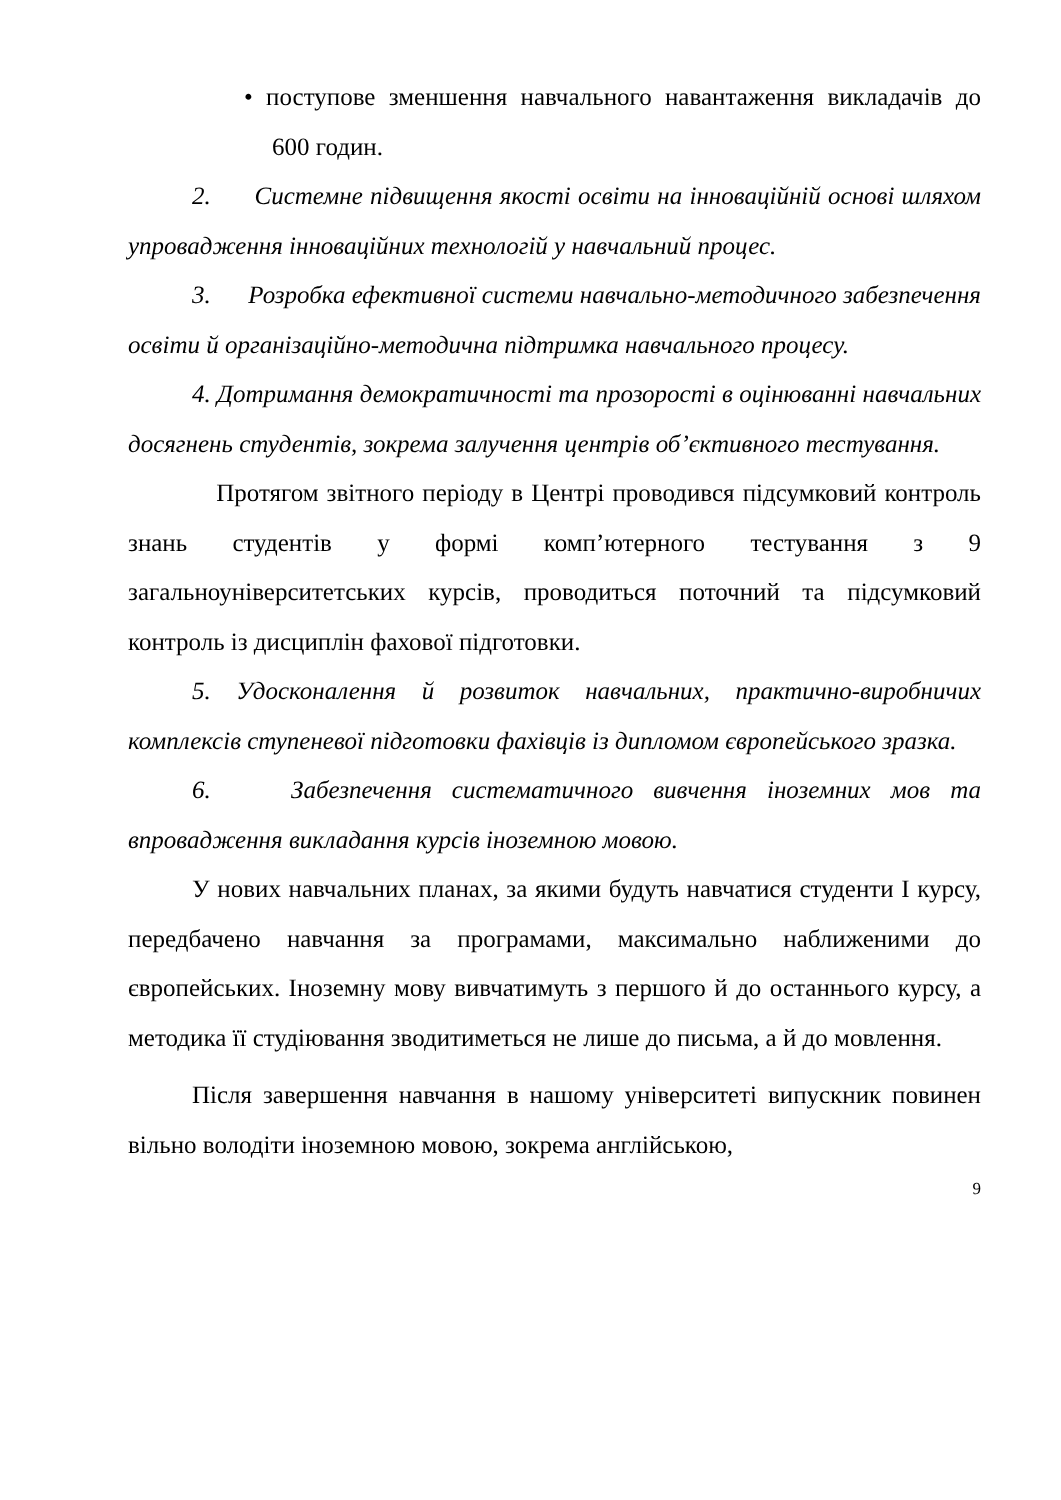• поступове зменшення навчального навантаження викладачів до 600 годин.
2. Системне підвищення якості освіти на інноваційній основі шляхом упровадження інноваційних технологій у навчальний процес.
3. Розробка ефективної системи навчально-методичного забезпечення освіти й організаційно-методична підтримка навчального процесу.
4. Дотримання демократичності та прозорості в оцінюванні навчальних досягнень студентів, зокрема залучення центрів об’єктивного тестування.
Протягом звітного періоду в Центрі проводився підсумковий контроль знань студентів у формі комп’ютерного тестування з 9 загальноуніверситетських курсів, проводиться поточний та підсумковий контроль із дисциплін фахової підготовки.
5. Удосконалення й розвиток навчальних, практично-виробничих комплексів ступеневої підготовки фахівців із дипломом європейського зразка.
6. Забезпечення систематичного вивчення іноземних мов та впровадження викладання курсів іноземною мовою.
У нових навчальних планах, за якими будуть навчатися студенти І курсу, передбачено навчання за програмами, максимально наближеними до європейських. Іноземну мову вивчатимуть з першого й до останнього курсу, а методика її студіювання зводитиметься не лише до письма, а й до мовлення.
Після завершення навчання в нашому університеті випускник повинен вільно володіти іноземною мовою, зокрема англійською,
9